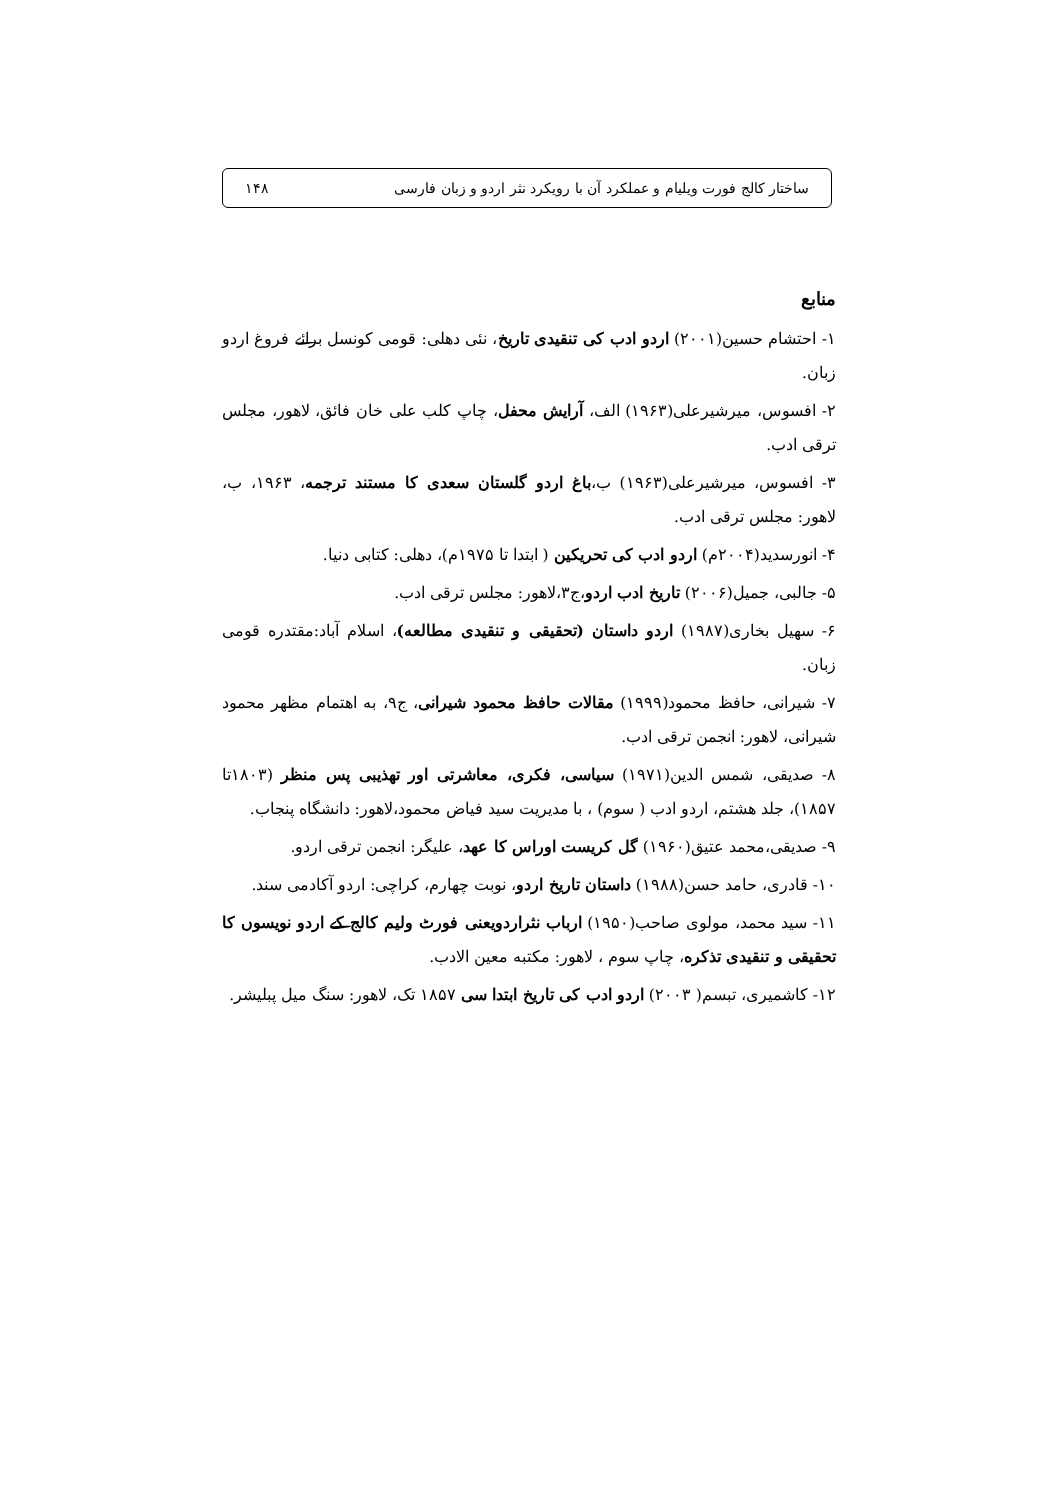ساختار کالج فورت ویلیام و عملکرد آن با رویکرد نثر اردو و زبان فارسی ۱۴۸
منابع
۱- احتشام حسین(۲۰۰۱) اردو ادب کی تنقیدی تاریخ، نئی دهلی: قومی کونسل برائے فروغ اردو زبان.
۲- افسوس، میرشیرعلی(۱۹۶۳) الف، آرایش محفل، چاپ کلب علی خان فائق، لاهور، مجلس ترقی ادب.
۳- افسوس، میرشیرعلی(۱۹۶۳) ب،باغ اردو گلستان سعدی کا مستند ترجمه، ۱۹۶۳، ب، لاهور: مجلس ترقی ادب.
۴- انورسدید(۲۰۰۴م) اردو ادب کی تحریکین ( ابتدا تا ۱۹۷۵م)، دهلی: کتابی دنیا.
۵- جالبی، جمیل(۲۰۰۶) تاریخ ادب اردو،ج۳،لاهور: مجلس ترقی ادب.
۶- سهیل بخاری(۱۹۸۷) اردو داستان (تحقیقی و تنقیدی مطالعه)، اسلام آباد:مقتدره قومی زبان.
۷- شیرانی، حافظ محمود(۱۹۹۹) مقالات حافظ محمود شیرانی، ج۹، به اهتمام مظهر محمود شیرانی، لاهور: انجمن ترقی ادب.
۸- صدیقی، شمس الدین(۱۹۷۱) سیاسی، فکری، معاشرتی اور تهذیبی پس منظر (۱۸۰۳تا ۱۸۵۷)، جلد هشتم، اردو ادب ( سوم) ، با مدیریت سید فیاض محمود،لاهور: دانشگاه پنجاب.
۹- صدیقی،محمد عتیق(۱۹۶۰) گل کریست اوراس کا عهد، علیگر: انجمن ترقی اردو.
۱۰- قادری، حامد حسن(۱۹۸۸) داستان تاریخ اردو، نوبت چهارم، کراچی: اردو آکادمی سند.
۱۱- سید محمد، مولوی صاحب(۱۹۵۰) ارباب نثراردویعنی فورٹ ولیم کالج کے اردو نویسوں کا تحقیقی و تنقیدی تذکره، چاپ سوم ، لاهور: مکتبه معین الادب.
۱۲- کاشمیری، تبسم( ۲۰۰۳) اردو ادب کی تاریخ ابتدا سی ۱۸۵۷ تک، لاهور: سنگ میل پبلیشر.